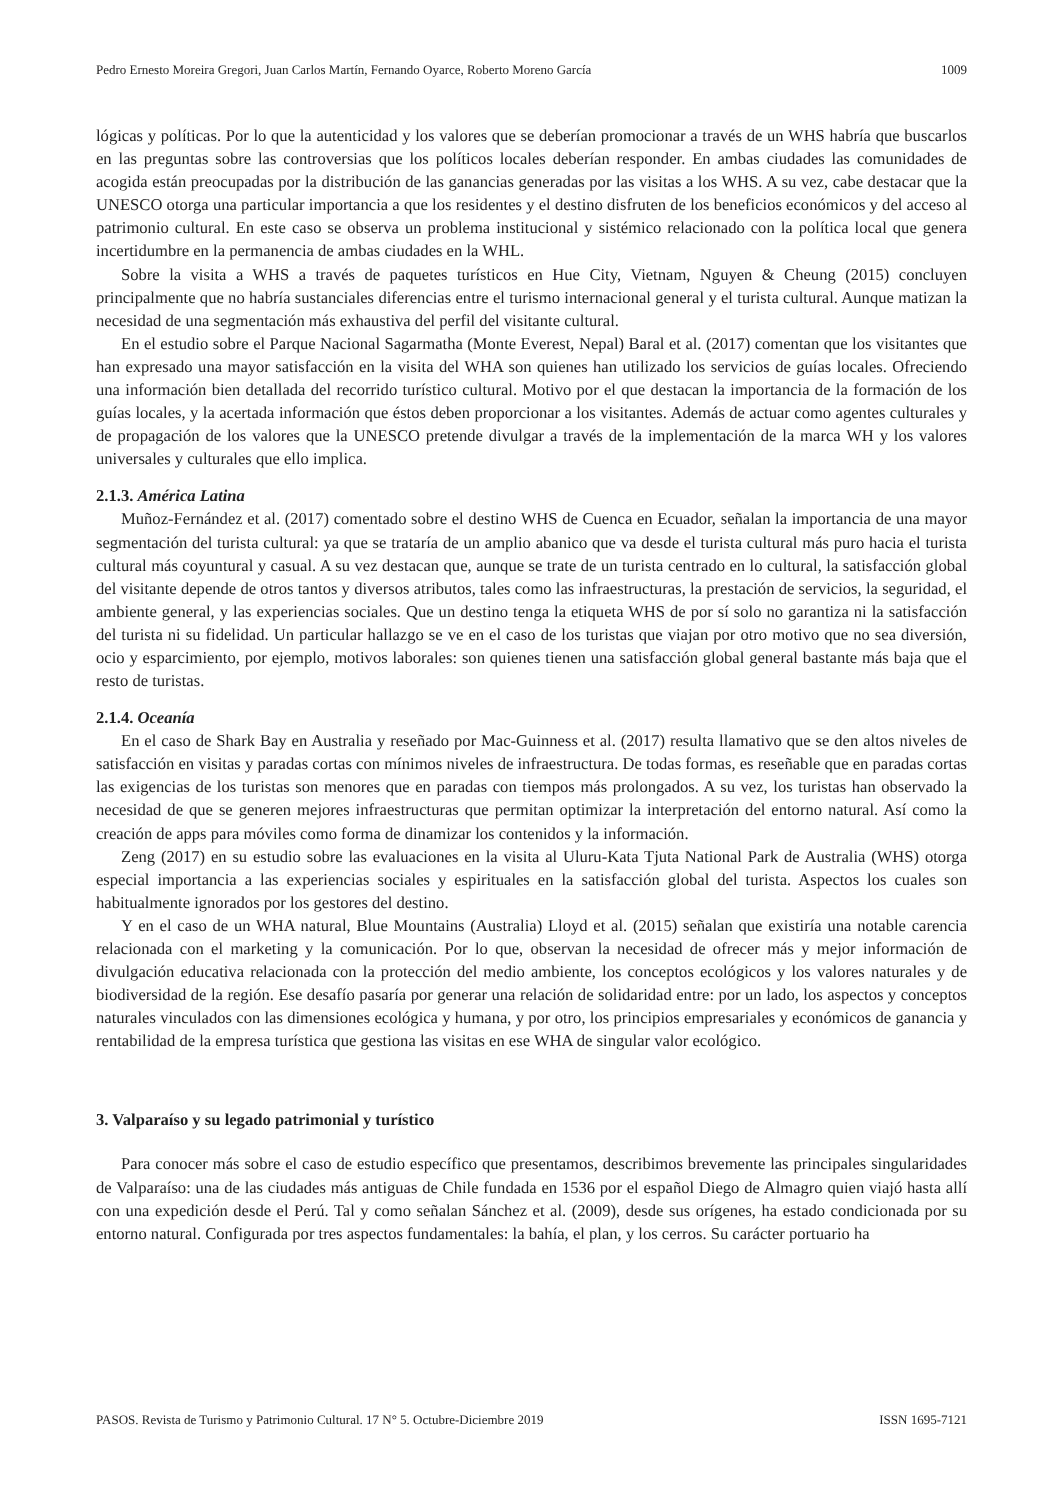Pedro Ernesto Moreira Gregori, Juan Carlos Martín, Fernando Oyarce, Roberto Moreno García 1009
lógicas y políticas. Por lo que la autenticidad y los valores que se deberían promocionar a través de un WHS habría que buscarlos en las preguntas sobre las controversias que los políticos locales deberían responder. En ambas ciudades las comunidades de acogida están preocupadas por la distribución de las ganancias generadas por las visitas a los WHS. A su vez, cabe destacar que la UNESCO otorga una particular importancia a que los residentes y el destino disfruten de los beneficios económicos y del acceso al patrimonio cultural. En este caso se observa un problema institucional y sistémico relacionado con la política local que genera incertidumbre en la permanencia de ambas ciudades en la WHL.
Sobre la visita a WHS a través de paquetes turísticos en Hue City, Vietnam, Nguyen & Cheung (2015) concluyen principalmente que no habría sustanciales diferencias entre el turismo internacional general y el turista cultural. Aunque matizan la necesidad de una segmentación más exhaustiva del perfil del visitante cultural.
En el estudio sobre el Parque Nacional Sagarmatha (Monte Everest, Nepal) Baral et al. (2017) comentan que los visitantes que han expresado una mayor satisfacción en la visita del WHA son quienes han utilizado los servicios de guías locales. Ofreciendo una información bien detallada del recorrido turístico cultural. Motivo por el que destacan la importancia de la formación de los guías locales, y la acertada información que éstos deben proporcionar a los visitantes. Además de actuar como agentes culturales y de propagación de los valores que la UNESCO pretende divulgar a través de la implementación de la marca WH y los valores universales y culturales que ello implica.
2.1.3. América Latina
Muñoz-Fernández et al. (2017) comentado sobre el destino WHS de Cuenca en Ecuador, señalan la importancia de una mayor segmentación del turista cultural: ya que se trataría de un amplio abanico que va desde el turista cultural más puro hacia el turista cultural más coyuntural y casual. A su vez destacan que, aunque se trate de un turista centrado en lo cultural, la satisfacción global del visitante depende de otros tantos y diversos atributos, tales como las infraestructuras, la prestación de servicios, la seguridad, el ambiente general, y las experiencias sociales. Que un destino tenga la etiqueta WHS de por sí solo no garantiza ni la satisfacción del turista ni su fidelidad. Un particular hallazgo se ve en el caso de los turistas que viajan por otro motivo que no sea diversión, ocio y esparcimiento, por ejemplo, motivos laborales: son quienes tienen una satisfacción global general bastante más baja que el resto de turistas.
2.1.4. Oceanía
En el caso de Shark Bay en Australia y reseñado por Mac-Guinness et al. (2017) resulta llamativo que se den altos niveles de satisfacción en visitas y paradas cortas con mínimos niveles de infraestructura. De todas formas, es reseñable que en paradas cortas las exigencias de los turistas son menores que en paradas con tiempos más prolongados. A su vez, los turistas han observado la necesidad de que se generen mejores infraestructuras que permitan optimizar la interpretación del entorno natural. Así como la creación de apps para móviles como forma de dinamizar los contenidos y la información.
Zeng (2017) en su estudio sobre las evaluaciones en la visita al Uluru-Kata Tjuta National Park de Australia (WHS) otorga especial importancia a las experiencias sociales y espirituales en la satisfacción global del turista. Aspectos los cuales son habitualmente ignorados por los gestores del destino.
Y en el caso de un WHA natural, Blue Mountains (Australia) Lloyd et al. (2015) señalan que existiría una notable carencia relacionada con el marketing y la comunicación. Por lo que, observan la necesidad de ofrecer más y mejor información de divulgación educativa relacionada con la protección del medio ambiente, los conceptos ecológicos y los valores naturales y de biodiversidad de la región. Ese desafío pasaría por generar una relación de solidaridad entre: por un lado, los aspectos y conceptos naturales vinculados con las dimensiones ecológica y humana, y por otro, los principios empresariales y económicos de ganancia y rentabilidad de la empresa turística que gestiona las visitas en ese WHA de singular valor ecológico.
3. Valparaíso y su legado patrimonial y turístico
Para conocer más sobre el caso de estudio específico que presentamos, describimos brevemente las principales singularidades de Valparaíso: una de las ciudades más antiguas de Chile fundada en 1536 por el español Diego de Almagro quien viajó hasta allí con una expedición desde el Perú. Tal y como señalan Sánchez et al. (2009), desde sus orígenes, ha estado condicionada por su entorno natural. Configurada por tres aspectos fundamentales: la bahía, el plan, y los cerros. Su carácter portuario ha
PASOS. Revista de Turismo y Patrimonio Cultural. 17 N° 5. Octubre-Diciembre 2019 ISSN 1695-7121